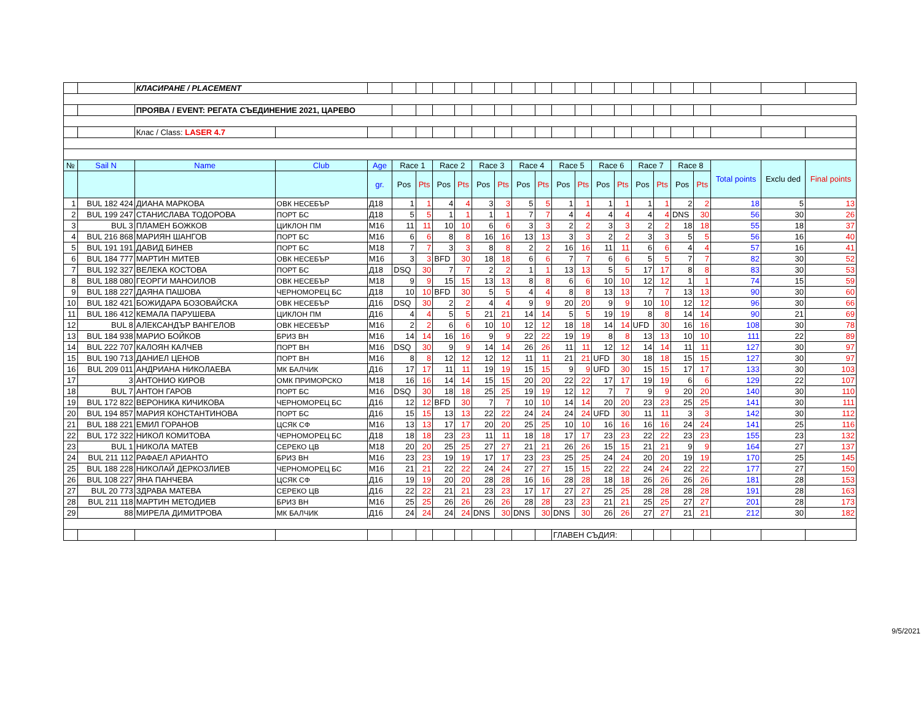| | | КЛАСИРАНЕ / PLACEMENT | | | | | | | | | | | | | | | | | | | | | |
| | | ПРОЯВА / EVENT: РЕГАТА СЪЕДИНЕНИЕ 2021, ЦАРЕВО | | | | | | | | | | | | | | | | | | | | | |
| | | Клас / Class: LASER 4.7 | | | | | | | | | | | | | | | | | | | | | |
| № | Sail N | Name | Club | Age | Race 1 | | Race 2 | | Race 3 | | Race 4 | | Race 5 | | Race 6 | | Race 7 | | Race 8 | | Total points | Exclu ded | Final points |
| | | | | gr. | Pos | Pts | Pos | Pts | Pos | Pts | Pos | Pts | Pos | Pts | Pos | Pts | Pos | Pts | Pos | Pts | | | |
| 1 | BUL 182 424 | ДИАНА МАРКОВА | ОВК НЕСЕБЪР | Д18 | 1 | 1 | 4 | 4 | 3 | 3 | 5 | 5 | 1 | 1 | 1 | 1 | 1 | 1 | 2 | 2 | 18 | 5 | 13 |
| 2 | BUL 199 247 | СТАНИСЛАВА ТОДОРОВА | ПОРТ БС | Д18 | 5 | 5 | 1 | 1 | 1 | 1 | 7 | 7 | 4 | 4 | 4 | 4 | 4 | 4 | DNS | 30 | 56 | 30 | 26 |
| 3 | BUL 3 | ПЛАМЕН БОЖКОВ | ЦИКЛОН ПМ | М16 | 11 | 11 | 10 | 10 | 6 | 6 | 3 | 3 | 2 | 2 | 3 | 3 | 2 | 2 | 18 | 18 | 55 | 18 | 37 |
| 4 | BUL 216 868 | МАРИЯН ШАНГОВ | ПОРТ БС | М16 | 6 | 6 | 8 | 8 | 16 | 16 | 13 | 13 | 3 | 3 | 2 | 2 | 3 | 3 | 5 | 5 | 56 | 16 | 40 |
| 5 | BUL 191 191 | ДАВИД БИНЕВ | ПОРТ БС | М18 | 7 | 7 | 3 | 3 | 8 | 8 | 2 | 2 | 16 | 16 | 11 | 11 | 6 | 6 | 4 | 4 | 57 | 16 | 41 |
| 6 | BUL 184 777 | МАРТИН МИТЕВ | ОВК НЕСЕБЪР | М16 | 3 | 3 | BFD | 30 | 18 | 18 | 6 | 6 | 7 | 7 | 6 | 6 | 5 | 5 | 7 | 7 | 82 | 30 | 52 |
| 7 | BUL 192 327 | ВЕЛЕКА КОСТОВА | ПОРТ БС | Д18 | DSQ | 30 | 7 | 7 | 2 | 2 | 1 | 1 | 13 | 13 | 5 | 5 | 17 | 17 | 8 | 8 | 83 | 30 | 53 |
| 8 | BUL 188 080 | ГЕОРГИ МАНОИЛОВ | ОВК НЕСЕБЪР | М18 | 9 | 9 | 15 | 15 | 13 | 13 | 8 | 8 | 6 | 6 | 10 | 10 | 12 | 12 | 1 | 1 | 74 | 15 | 59 |
| 9 | BUL 188 227 | ДАЯНА ПАШОВА | ЧЕРНОМОРЕЦ БС | Д18 | 10 | 10 | BFD | 30 | 5 | 5 | 4 | 4 | 8 | 8 | 13 | 13 | 7 | 7 | 13 | 13 | 90 | 30 | 60 |
| 10 | BUL 182 421 | БОЖИДАРА БОЗОВАЙСКА | ОВК НЕСЕБЪР | Д16 | DSQ | 30 | 2 | 2 | 4 | 4 | 9 | 9 | 20 | 20 | 9 | 9 | 10 | 10 | 12 | 12 | 96 | 30 | 66 |
| 11 | BUL 186 412 | КЕМАЛА ПАРУШЕВА | ЦИКЛОН ПМ | Д16 | 4 | 4 | 5 | 5 | 21 | 21 | 14 | 14 | 5 | 5 | 19 | 19 | 8 | 8 | 14 | 14 | 90 | 21 | 69 |
| 12 | BUL 8 | АЛЕКСАНДЪР ВАНГЕЛОВ | ОВК НЕСЕБЪР | М16 | 2 | 2 | 6 | 6 | 10 | 10 | 12 | 12 | 18 | 18 | 14 | 14 | UFD | 30 | 16 | 16 | 108 | 30 | 78 |
| 13 | BUL 184 938 | МАРИО БОЙКОВ | БРИЗ ВН | М16 | 14 | 14 | 16 | 16 | 9 | 9 | 22 | 22 | 19 | 19 | 8 | 8 | 13 | 13 | 10 | 10 | 111 | 22 | 89 |
| 14 | BUL 222 707 | КАЛОЯН КАЛЧЕВ | ПОРТ ВН | М16 | DSQ | 30 | 9 | 9 | 14 | 14 | 26 | 26 | 11 | 11 | 12 | 12 | 14 | 14 | 11 | 11 | 127 | 30 | 97 |
| 15 | BUL 190 713 | ДАНИЕЛ ЦЕНОВ | ПОРТ ВН | М16 | 8 | 8 | 12 | 12 | 12 | 12 | 11 | 11 | 21 | 21 | UFD | 30 | 18 | 18 | 15 | 15 | 127 | 30 | 97 |
| 16 | BUL 209 011 | АНДРИАНА НИКОЛАЕВА | МК БАЛЧИК | Д16 | 17 | 17 | 11 | 11 | 19 | 19 | 15 | 15 | 9 | 9 | UFD | 30 | 15 | 15 | 17 | 17 | 133 | 30 | 103 |
| 17 | 3 | АНТОНИО КИРОВ | ОМК ПРИМОРСКО | М18 | 16 | 16 | 14 | 14 | 15 | 15 | 20 | 20 | 22 | 22 | 17 | 17 | 19 | 19 | 6 | 6 | 129 | 22 | 107 |
| 18 | BUL 7 | АНТОН ГАРОВ | ПОРТ БС | М16 | DSQ | 30 | 18 | 18 | 25 | 25 | 19 | 19 | 12 | 12 | 7 | 7 | 9 | 9 | 20 | 20 | 140 | 30 | 110 |
| 19 | BUL 172 822 | ВЕРОНИКА КИЧИКОВА | ЧЕРНОМОРЕЦ БС | Д16 | 12 | 12 | BFD | 30 | 7 | 7 | 10 | 10 | 14 | 14 | 20 | 20 | 23 | 23 | 25 | 25 | 141 | 30 | 111 |
| 20 | BUL 194 857 | МАРИЯ КОНСТАНТИНОВА | ПОРТ БС | Д16 | 15 | 15 | 13 | 13 | 22 | 22 | 24 | 24 | 24 | 24 | UFD | 30 | 11 | 11 | 3 | 3 | 142 | 30 | 112 |
| 21 | BUL 188 221 | ЕМИЛ ГОРАНОВ | ЦСЯК СФ | М16 | 13 | 13 | 17 | 17 | 20 | 20 | 25 | 25 | 10 | 10 | 16 | 16 | 16 | 16 | 24 | 24 | 141 | 25 | 116 |
| 22 | BUL 172 322 | НИКОЛ КОМИТОВА | ЧЕРНОМОРЕЦ БС | Д18 | 18 | 18 | 23 | 23 | 11 | 11 | 18 | 18 | 17 | 17 | 23 | 23 | 22 | 22 | 23 | 23 | 155 | 23 | 132 |
| 23 | BUL 1 | НИКОЛА МАТЕВ | СЕРЕКО ЦВ | М18 | 20 | 20 | 25 | 25 | 27 | 27 | 21 | 21 | 26 | 26 | 15 | 15 | 21 | 21 | 9 | 9 | 164 | 27 | 137 |
| 24 | BUL 211 112 | РАФАЕЛ АРИАНТО | БРИЗ ВН | М16 | 23 | 23 | 19 | 19 | 17 | 17 | 23 | 23 | 25 | 25 | 24 | 24 | 20 | 20 | 19 | 19 | 170 | 25 | 145 |
| 25 | BUL 188 228 | НИКОЛАЙ ДЕРКОЗЛИЕВ | ЧЕРНОМОРЕЦ БС | М16 | 21 | 21 | 22 | 22 | 24 | 24 | 27 | 27 | 15 | 15 | 22 | 22 | 24 | 24 | 22 | 22 | 177 | 27 | 150 |
| 26 | BUL 108 227 | ЯНА ПАНЧЕВА | ЦСЯК СФ | Д16 | 19 | 19 | 20 | 20 | 28 | 28 | 16 | 16 | 28 | 28 | 18 | 18 | 26 | 26 | 26 | 26 | 181 | 28 | 153 |
| 27 | BUL 20 773 | ЗДРАВА МАТЕВА | СЕРЕКО ЦВ | Д16 | 22 | 22 | 21 | 21 | 23 | 23 | 17 | 17 | 27 | 27 | 25 | 25 | 28 | 28 | 28 | 28 | 191 | 28 | 163 |
| 28 | BUL 211 118 | МАРТИН МЕТОДИЕВ | БРИЗ ВН | М16 | 25 | 25 | 26 | 26 | 26 | 26 | 28 | 28 | 23 | 23 | 21 | 21 | 25 | 25 | 27 | 27 | 201 | 28 | 173 |
| 29 | 88 | МИРЕЛА ДИМИТРОВА | МК БАЛЧИК | Д16 | 24 | 24 | 24 | 24 | DNS | 30 | DNS | 30 | DNS | 30 | 26 | 26 | 27 | 27 | 21 | 21 | 212 | 30 | 182 |
| | | | | | | | | | | | | | ГЛАВЕН СЪДИЯ: | | | | | | | | | | |
9/5/2021